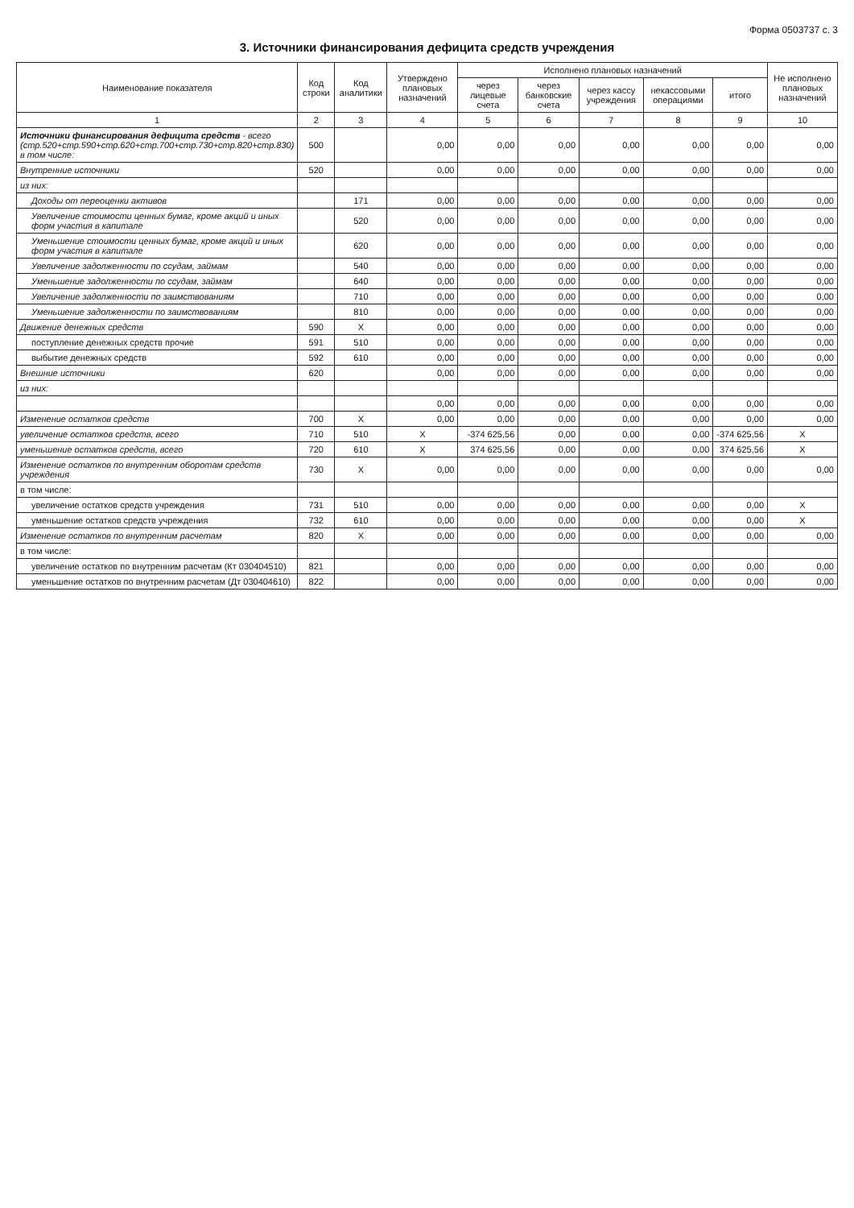Форма 0503737 с. 3
3. Источники финансирования дефицита средств учреждения
| Наименование показателя | Код строки | Код аналитики | Утверждено плановых назначений | Исполнено плановых назначений | | | | | Не исполнено плановых назначений |
| --- | --- | --- | --- | --- | --- | --- | --- | --- | --- |
| | | | | через лицевые счета | через банковские счета | через кассу учреждения | некассовыми операциями | итого | |
| 1 | 2 | 3 | 4 | 5 | 6 | 7 | 8 | 9 | 10 |
| Источники финансирования дефицита средств - всего (стр.520+стр.590+стр.620+стр.700+стр.730+стр.820+стр.830) в том числе: | 500 | | 0,00 | 0,00 | 0,00 | 0,00 | 0,00 | 0,00 | 0,00 |
| Внутренние источники | 520 | | 0,00 | 0,00 | 0,00 | 0,00 | 0,00 | 0,00 | 0,00 |
| из них: | | | | | | | | | |
| Доходы от переоценки активов | | 171 | 0,00 | 0,00 | 0,00 | 0,00 | 0,00 | 0,00 | 0,00 |
| Увеличение стоимости ценных бумаг, кроме акций и иных форм участия в капитале | | 520 | 0,00 | 0,00 | 0,00 | 0,00 | 0,00 | 0,00 | 0,00 |
| Уменьшение стоимости ценных бумаг, кроме акций и иных форм участия в капитале | | 620 | 0,00 | 0,00 | 0,00 | 0,00 | 0,00 | 0,00 | 0,00 |
| Увеличение задолженности по ссудам, займам | | 540 | 0,00 | 0,00 | 0,00 | 0,00 | 0,00 | 0,00 | 0,00 |
| Уменьшение задолженности по ссудам, займам | | 640 | 0,00 | 0,00 | 0,00 | 0,00 | 0,00 | 0,00 | 0,00 |
| Увеличение задолженности по заимствованиям | | 710 | 0,00 | 0,00 | 0,00 | 0,00 | 0,00 | 0,00 | 0,00 |
| Уменьшение задолженности по заимствованиям | | 810 | 0,00 | 0,00 | 0,00 | 0,00 | 0,00 | 0,00 | 0,00 |
| Движение денежных средств | 590 | X | 0,00 | 0,00 | 0,00 | 0,00 | 0,00 | 0,00 | 0,00 |
| поступление денежных средств прочие | 591 | 510 | 0,00 | 0,00 | 0,00 | 0,00 | 0,00 | 0,00 | 0,00 |
| выбытие денежных средств | 592 | 610 | 0,00 | 0,00 | 0,00 | 0,00 | 0,00 | 0,00 | 0,00 |
| Внешние источники | 620 | | 0,00 | 0,00 | 0,00 | 0,00 | 0,00 | 0,00 | 0,00 |
| из них: | | | | | | | | | |
| | | | 0,00 | 0,00 | 0,00 | 0,00 | 0,00 | 0,00 | 0,00 |
| Изменение остатков средств | 700 | X | 0,00 | 0,00 | 0,00 | 0,00 | 0,00 | 0,00 | 0,00 |
| увеличение остатков средств, всего | 710 | 510 | X | -374 625,56 | 0,00 | 0,00 | 0,00 | -374 625,56 | X |
| уменьшение остатков средств, всего | 720 | 610 | X | 374 625,56 | 0,00 | 0,00 | 0,00 | 374 625,56 | X |
| Изменение остатков по внутренним оборотам средств учреждения | 730 | X | 0,00 | 0,00 | 0,00 | 0,00 | 0,00 | 0,00 | 0,00 |
| в том числе: | | | | | | | | | |
| увеличение остатков средств учреждения | 731 | 510 | 0,00 | 0,00 | 0,00 | 0,00 | 0,00 | 0,00 | X |
| уменьшение остатков средств учреждения | 732 | 610 | 0,00 | 0,00 | 0,00 | 0,00 | 0,00 | 0,00 | X |
| Изменение остатков по внутренним расчетам | 820 | X | 0,00 | 0,00 | 0,00 | 0,00 | 0,00 | 0,00 | 0,00 |
| в том числе: | | | | | | | | | |
| увеличение остатков по внутренним расчетам (Кт 030404510) | 821 | | 0,00 | 0,00 | 0,00 | 0,00 | 0,00 | 0,00 | 0,00 |
| уменьшение остатков по внутренним расчетам (Дт 030404610) | 822 | | 0,00 | 0,00 | 0,00 | 0,00 | 0,00 | 0,00 | 0,00 |